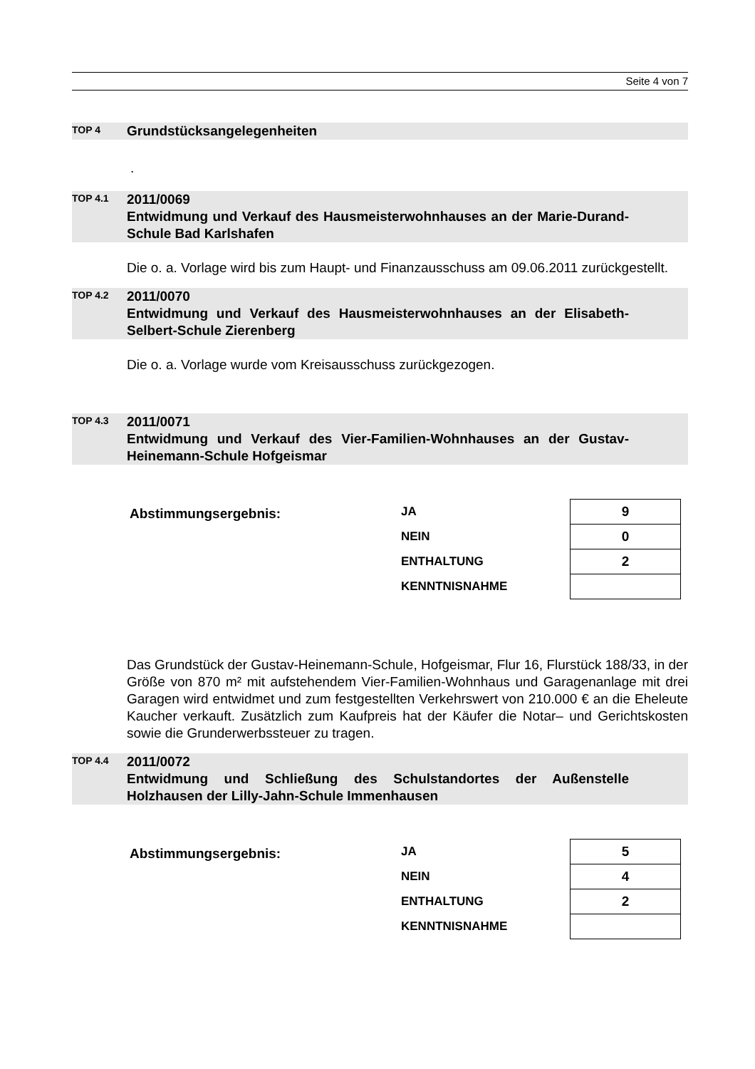Seite 4 von 7
TOP 4
Grundstücksangelegenheiten
.
TOP 4.1
2011/0069
Entwidmung und Verkauf des Hausmeisterwohnhauses an der Marie-Durand-Schule Bad Karlshafen
Die o. a. Vorlage wird bis zum Haupt- und Finanzausschuss am 09.06.2011 zurückgestellt.
TOP 4.2
2011/0070
Entwidmung und Verkauf des Hausmeisterwohnhauses an der Elisabeth-Selbert-Schule Zierenberg
Die o. a. Vorlage wurde vom Kreisausschuss zurückgezogen.
TOP 4.3
2011/0071
Entwidmung und Verkauf des Vier-Familien-Wohnhauses an der Gustav-Heinemann-Schule Hofgeismar
Abstimmungsergebnis:
| JA | 9 |
| NEIN | 0 |
| ENTHALTUNG | 2 |
| KENNTNISNAHME | |
Das Grundstück der Gustav-Heinemann-Schule, Hofgeismar, Flur 16, Flurstück 188/33, in der Größe von 870 m² mit aufstehendem Vier-Familien-Wohnhaus und Garagenanlage mit drei Garagen wird entwidmet und zum festgestellten Verkehrswert von 210.000 € an die Eheleute Kaucher verkauft. Zusätzlich zum Kaufpreis hat der Käufer die Notar– und Gerichtskosten sowie die Grunderwerbssteuer zu tragen.
TOP 4.4
2011/0072
Entwidmung und Schließung des Schulstandortes der Außenstelle Holzhausen der Lilly-Jahn-Schule Immenhausen
Abstimmungsergebnis:
| JA | 5 |
| NEIN | 4 |
| ENTHALTUNG | 2 |
| KENNTNISNAHME | |